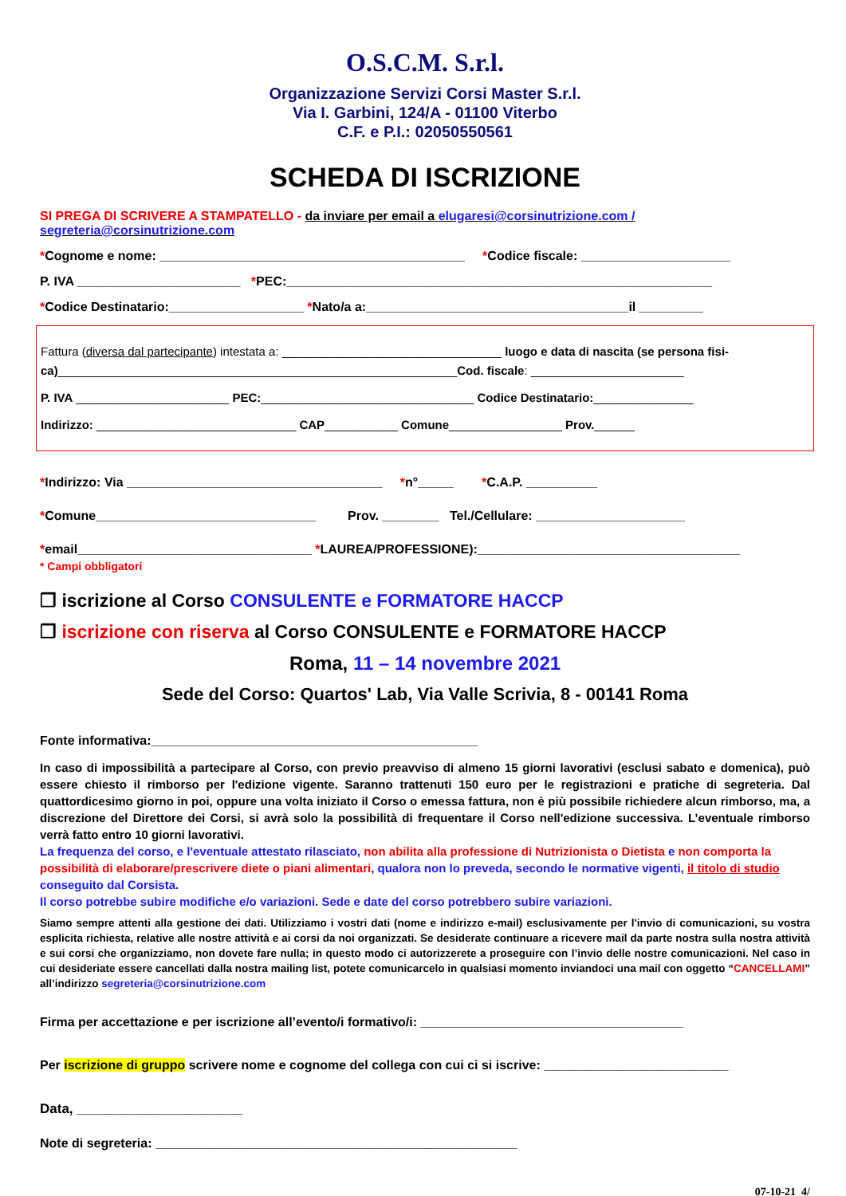O.S.C.M. S.r.l.
Organizzazione Servizi Corsi Master S.r.l.
Via I. Garbini, 124/A - 01100 Viterbo
C.F. e P.I.: 02050550561
SCHEDA DI ISCRIZIONE
SI PREGA DI SCRIVERE A STAMPATELLO - da inviare per email a elugaresi@corsinutrizione.com / segreteria@corsinutrizione.com
*Cognome e nome: ___________________________________________ *Codice fiscale: _____________________
P. IVA _______________________ *PEC:____________________________________________________________
*Codice Destinatario:___________________ *Nato/a a:_____________________________________il _________
Fattura (diversa dal partecipante) intestata a: _________________________________ luogo e data di nascita (se persona fisi-ca)____________________________________________________________Cod. fiscale: _______________________
P. IVA _______________________ PEC:________________________________ Codice Destinatario:_______________
Indirizzo: ______________________________ CAP___________ Comune_________________ Prov.______
*Indirizzo: Via ____________________________________ *n°_____ *C.A.P. __________
*Comune_______________________________ Prov. ________ Tel./Cellulare: _____________________
*email_________________________________ *LAUREA/PROFESSIONE):_____________________________________
* Campi obbligatori
❒ iscrizione al Corso CONSULENTE e FORMATORE HACCP
❒ iscrizione con riserva al Corso CONSULENTE e FORMATORE HACCP
Roma, 11 – 14 novembre 2021
Sede del Corso: Quartos' Lab, Via Valle Scrivia, 8 - 00141 Roma
Fonte informativa:______________________________________________
In caso di impossibilità a partecipare al Corso, con previo preavviso di almeno 15 giorni lavorativi (esclusi sabato e domenica), può essere chiesto il rimborso per l'edizione vigente. Saranno trattenuti 150 euro per le registrazioni e pratiche di segreteria. Dal quattordicesimo giorno in poi, oppure una volta iniziato il Corso o emessa fattura, non è più possibile richiedere alcun rimborso, ma, a discrezione del Direttore dei Corsi, si avrà solo la possibilità di frequentare il Corso nell'edizione successiva. L’eventuale rimborso verrà fatto entro 10 giorni lavorativi.
La frequenza del corso, e l'eventuale attestato rilasciato, non abilita alla professione di Nutrizionista o Dietista e non comporta la possibilità di elaborare/prescrivere diete o piani alimentari, qualora non lo preveda, secondo le normative vigenti, il titolo di studio conseguito dal Corsista.
Il corso potrebbe subire modifiche e/o variazioni. Sede e date del corso potrebbero subire variazioni.
Siamo sempre attenti alla gestione dei dati. Utilizziamo i vostri dati (nome e indirizzo e-mail) esclusivamente per l'invio di comunicazioni, su vostra esplicita richiesta, relative alle nostre attività e ai corsi da noi organizzati. Se desiderate continuare a ricevere mail da parte nostra sulla nostra attività e sui corsi che organizziamo, non dovete fare nulla; in questo modo ci autorizzerete a proseguire con l’invio delle nostre comunicazioni. Nel caso in cui desideriate essere cancellati dalla nostra mailing list, potete comunicarcelo in qualsiasi momento inviandoci una mail con oggetto “CANCELLAMI” all’indirizzo segreteria@corsinutrizione.com
Firma per accettazione e per iscrizione all’evento/i formativo/i: _____________________________________
Per iscrizione di gruppo scrivere nome e cognome del collega con cui ci si iscrive: __________________________
Data, ______________________
Note di segreteria: ___________________________________________________
07-10-21 4/